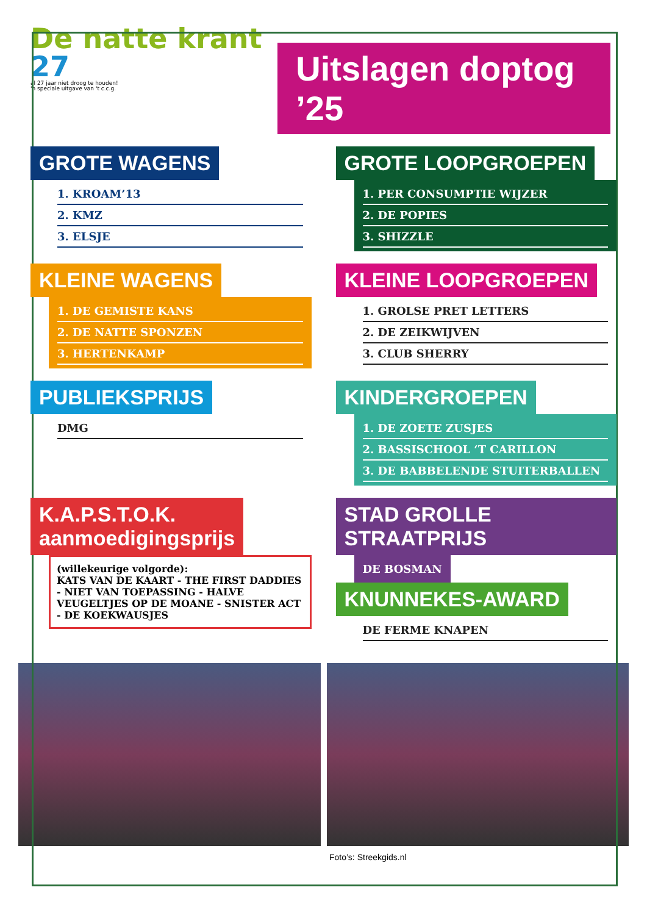De natte krant 27
al 27 jaar niet droog te houden!
'n speciale uitgave van 't c.c.g.
Uitslagen doptog ’25
GROTE WAGENS
1. KROAM’13
2. KMZ
3. ELSJE
GROTE LOOPGROEPEN
1. PER CONSUMPTIE WIJZER
2. DE POPIES
3. SHIZZLE
KLEINE WAGENS
1. DE GEMISTE KANS
2. DE NATTE SPONZEN
3. HERTENKAMP
KLEINE LOOPGROEPEN
1. GROLSE PRET LETTERS
2. DE ZEIKWIJVEN
3. CLUB SHERRY
PUBLIEKSPRIJS
DMG
KINDERGROEPEN
1. DE ZOETE ZUSJES
2. BASSISCHOOL ‘T CARILLON
3. DE BABBELENDE STUITERBALLEN
K.A.P.S.T.O.K.
aanmoedigingsprijs
(willekeurige volgorde):
KATS VAN DE KAART - THE FIRST DADDIES - NIET VAN TOEPASSING - HALVE VEUGELTJES OP DE MOANE - SNISTER ACT - DE KOEKWAUSJES
STAD GROLLE STRAATPRIJS
DE BOSMAN
KNUNNEKES-AWARD
DE FERME KNAPEN
Foto’s: Streekgids.nl